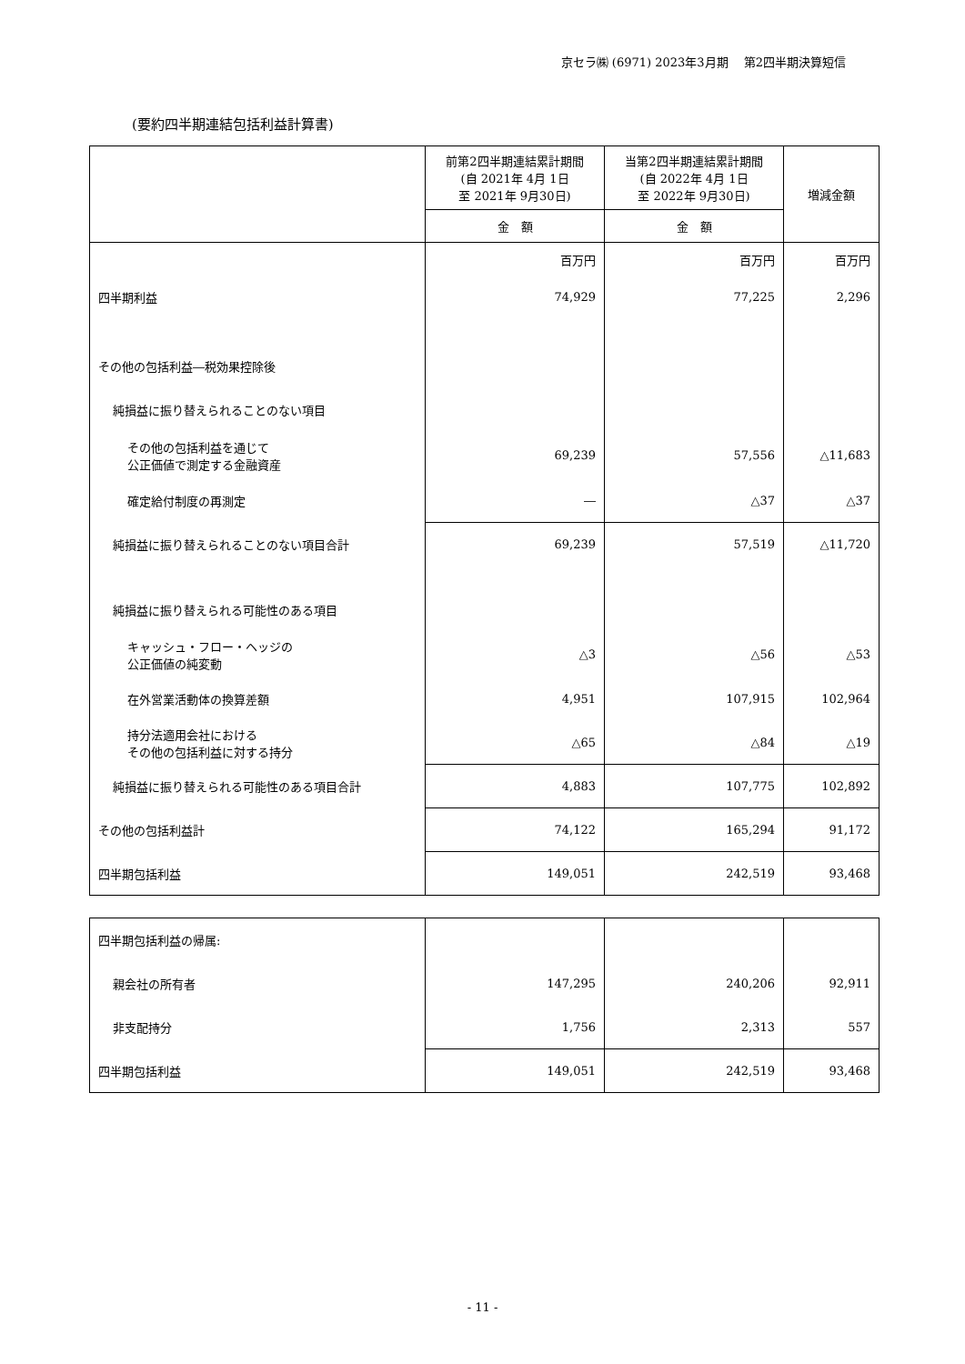京セラ㈱ (6971) 2023年3月期　 第2四半期決算短信
(要約四半期連結包括利益計算書)
| | 前第2四半期連結累計期間 (自 2021年 4月 1日 至 2021年 9月30日) | 当第2四半期連結累計期間 (自 2022年 4月 1日 至 2022年 9月30日) | 増減金額 |
| --- | --- | --- | --- |
| | 金 額 | 金 額 | |
| | 百万円 | 百万円 | 百万円 |
| 四半期利益 | 74,929 | 77,225 | 2,296 |
| その他の包括利益―税効果控除後 | | | |
| 純損益に振り替えられることのない項目 | | | |
| その他の包括利益を通じて 公正価値で測定する金融資産 | 69,239 | 57,556 | △11,683 |
| 確定給付制度の再測定 | ― | △37 | △37 |
| 純損益に振り替えられることのない項目合計 | 69,239 | 57,519 | △11,720 |
| 純損益に振り替えられる可能性のある項目 | | | |
| キャッシュ・フロー・ヘッジの 公正価値の純変動 | △3 | △56 | △53 |
| 在外営業活動体の換算差額 | 4,951 | 107,915 | 102,964 |
| 持分法適用会社における その他の包括利益に対する持分 | △65 | △84 | △19 |
| 純損益に振り替えられる可能性のある項目合計 | 4,883 | 107,775 | 102,892 |
| その他の包括利益計 | 74,122 | 165,294 | 91,172 |
| 四半期包括利益 | 149,051 | 242,519 | 93,468 |
| 四半期包括利益の帰属: | | | |
| 親会社の所有者 | 147,295 | 240,206 | 92,911 |
| 非支配持分 | 1,756 | 2,313 | 557 |
| 四半期包括利益 | 149,051 | 242,519 | 93,468 |
- 11 -